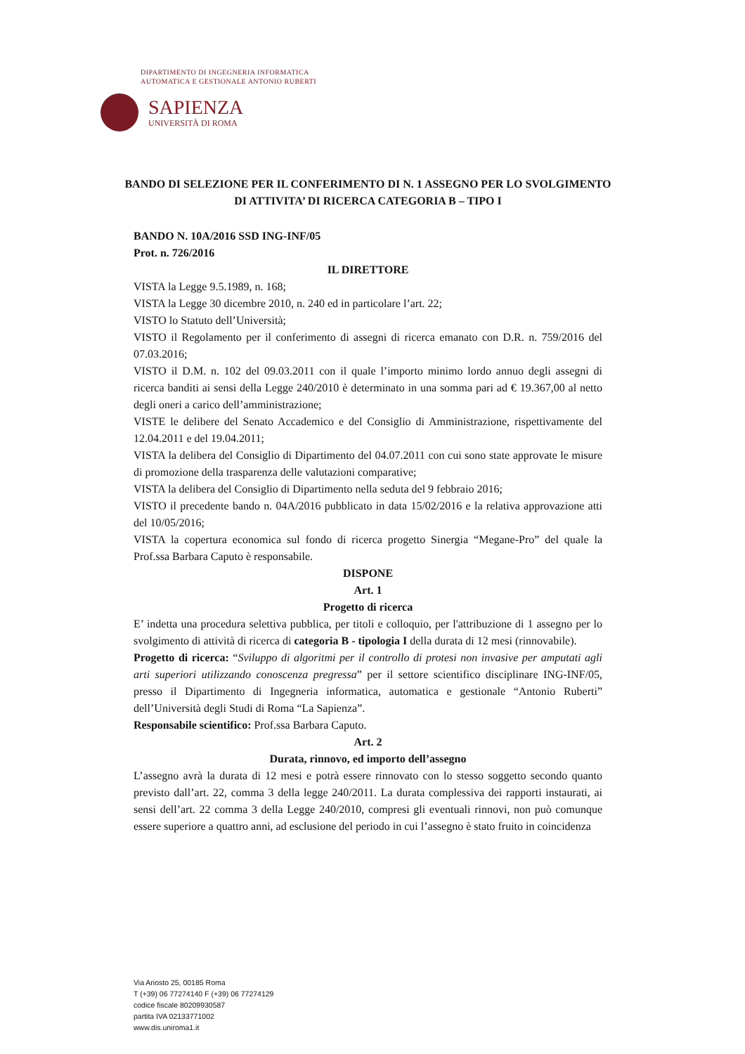DIPARTIMENTO DI INGEGNERIA INFORMATICA
AUTOMATICA E GESTIONALE ANTONIO RUBERTI
SAPIENZA
UNIVERSITÀ DI ROMA
BANDO DI SELEZIONE PER IL CONFERIMENTO DI N. 1 ASSEGNO PER LO SVOLGIMENTO DI ATTIVITA’ DI RICERCA CATEGORIA B – TIPO I
BANDO N. 10A/2016 SSD ING-INF/05
Prot. n. 726/2016
IL DIRETTORE
VISTA la Legge 9.5.1989, n. 168;
VISTA la Legge 30 dicembre 2010, n. 240 ed in particolare l’art. 22;
VISTO lo Statuto dell’Università;
VISTO il Regolamento per il conferimento di assegni di ricerca emanato con D.R. n. 759/2016 del 07.03.2016;
VISTO il D.M. n. 102 del 09.03.2011 con il quale l’importo minimo lordo annuo degli assegni di ricerca banditi ai sensi della Legge 240/2010 è determinato in una somma pari ad € 19.367,00 al netto degli oneri a carico dell’amministrazione;
VISTE le delibere del Senato Accademico e del Consiglio di Amministrazione, rispettivamente del 12.04.2011 e del 19.04.2011;
VISTA la delibera del Consiglio di Dipartimento del 04.07.2011 con cui sono state approvate le misure di promozione della trasparenza delle valutazioni comparative;
VISTA la delibera del Consiglio di Dipartimento nella seduta del 9 febbraio 2016;
VISTO il precedente bando n. 04A/2016 pubblicato in data 15/02/2016 e la relativa approvazione atti del 10/05/2016;
VISTA la copertura economica sul fondo di ricerca progetto Sinergia “Megane-Pro” del quale la Prof.ssa Barbara Caputo è responsabile.
DISPONE
Art. 1
Progetto di ricerca
E’ indetta una procedura selettiva pubblica, per titoli e colloquio, per l'attribuzione di 1 assegno per lo svolgimento di attività di ricerca di categoria B - tipologia I della durata di 12 mesi (rinnovabile).
Progetto di ricerca: “Sviluppo di algoritmi per il controllo di protesi non invasive per amputati agli arti superiori utilizzando conoscenza pregressa” per il settore scientifico disciplinare ING-INF/05, presso il Dipartimento di Ingegneria informatica, automatica e gestionale “Antonio Ruberti” dell’Università degli Studi di Roma “La Sapienza”.
Responsabile scientifico: Prof.ssa Barbara Caputo.
Art. 2
Durata, rinnovo, ed importo dell’assegno
L’assegno avrà la durata di 12 mesi e potrà essere rinnovato con lo stesso soggetto secondo quanto previsto dall’art. 22, comma 3 della legge 240/2011. La durata complessiva dei rapporti instaurati, ai sensi dell’art. 22 comma 3 della Legge 240/2010, compresi gli eventuali rinnovi, non può comunque essere superiore a quattro anni, ad esclusione del periodo in cui l’assegno è stato fruito in coincidenza
Via Ariosto 25, 00185 Roma
T (+39) 06 77274140 F (+39) 06 77274129
codice fiscale 80209930587
partita IVA 02133771002
www.dis.uniroma1.it